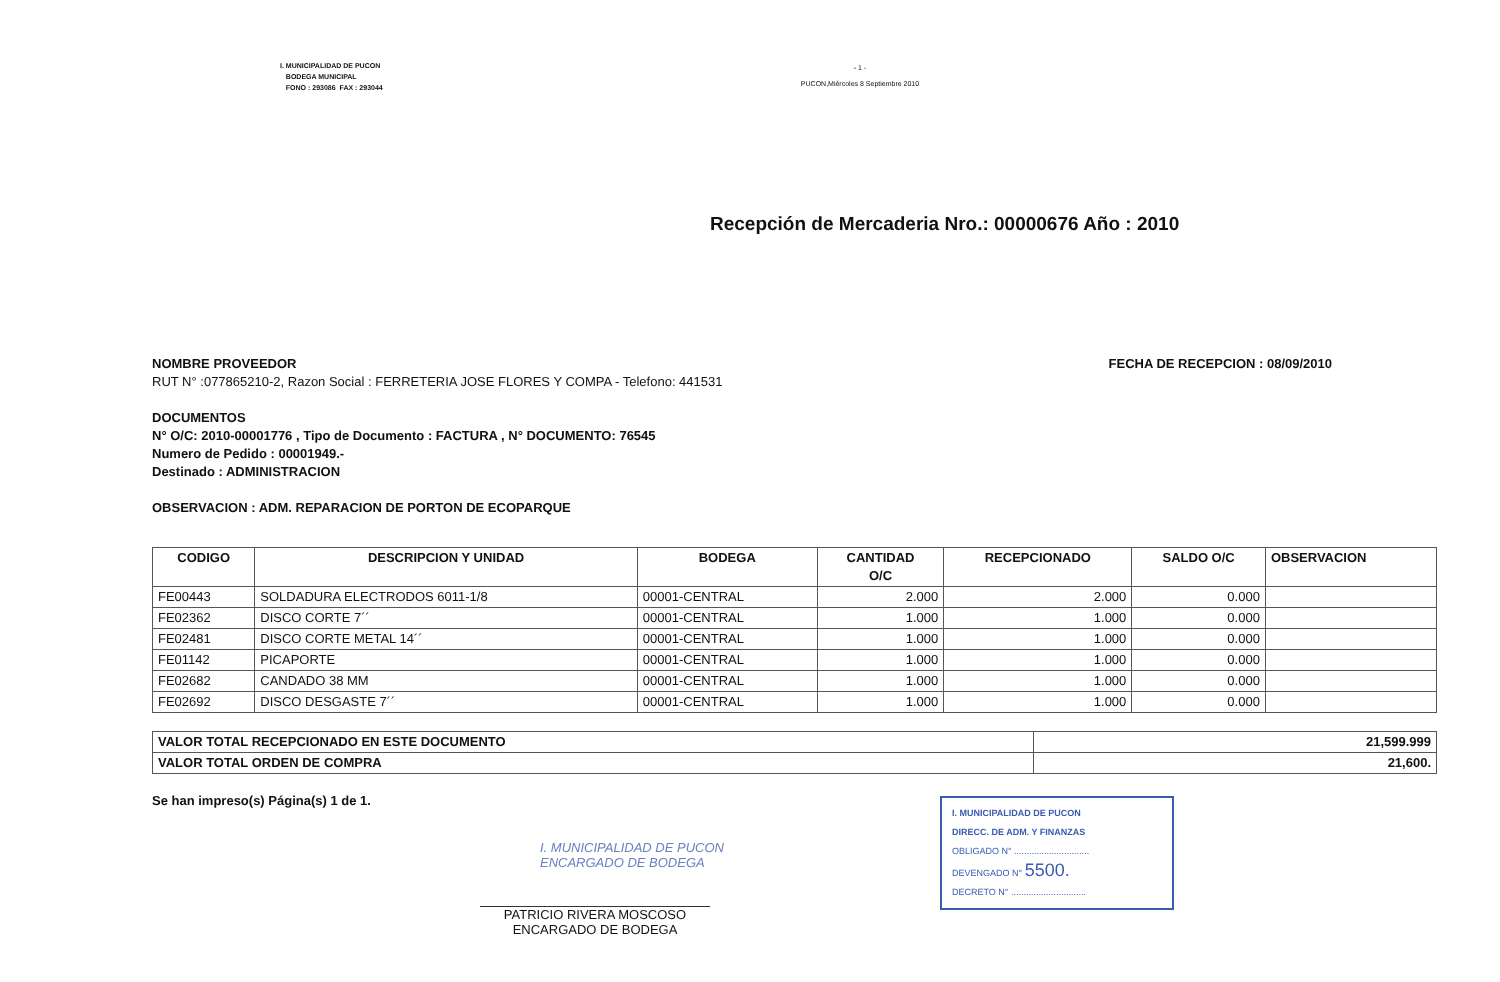I. MUNICIPALIDAD DE PUCON
BODEGA MUNICIPAL
FONO : 293086 FAX : 293044
- 1 -
PUCON,Miércoles 8 Septiembre 2010
Recepción de Mercaderia Nro.: 00000676 Año : 2010
NOMBRE PROVEEDOR
RUT N° :077865210-2, Razon Social : FERRETERIA JOSE FLORES Y COMPA - Telefono: 441531
FECHA DE RECEPCION : 08/09/2010
DOCUMENTOS
N° O/C: 2010-00001776 , Tipo de Documento : FACTURA , N° DOCUMENTO: 76545
Numero de Pedido : 00001949.-
Destinado : ADMINISTRACION
OBSERVACION : ADM. REPARACION DE PORTON DE ECOPARQUE
| CODIGO | DESCRIPCION Y UNIDAD | BODEGA | CANTIDAD O/C | RECEPCIONADO | SALDO O/C | OBSERVACION |
| --- | --- | --- | --- | --- | --- | --- |
| FE00443 | SOLDADURA ELECTRODOS 6011-1/8 | 00001-CENTRAL | 2.000 | 2.000 | 0.000 | |
| FE02362 | DISCO CORTE 7´´ | 00001-CENTRAL | 1.000 | 1.000 | 0.000 | |
| FE02481 | DISCO CORTE METAL 14´´ | 00001-CENTRAL | 1.000 | 1.000 | 0.000 | |
| FE01142 | PICAPORTE | 00001-CENTRAL | 1.000 | 1.000 | 0.000 | |
| FE02682 | CANDADO 38 MM | 00001-CENTRAL | 1.000 | 1.000 | 0.000 | |
| FE02692 | DISCO DESGASTE 7´´ | 00001-CENTRAL | 1.000 | 1.000 | 0.000 | |
| VALOR TOTAL RECEPCIONADO EN ESTE DOCUMENTO | 21,599.999 |
| VALOR TOTAL ORDEN DE COMPRA | 21,600. |
Se han impreso(s) Página(s) 1 de 1.
I. MUNICIPALIDAD DE PUCON
ENCARGADO DE BODEGA
PATRICIO RIVERA MOSCOSO
ENCARGADO DE BODEGA
I. MUNICIPALIDAD DE PUCON
DIRECC. DE ADM. Y FINANZAS
OBLIGADO N° ..............................
DEVENGADO N° 5500.
DECRETO N° ..............................